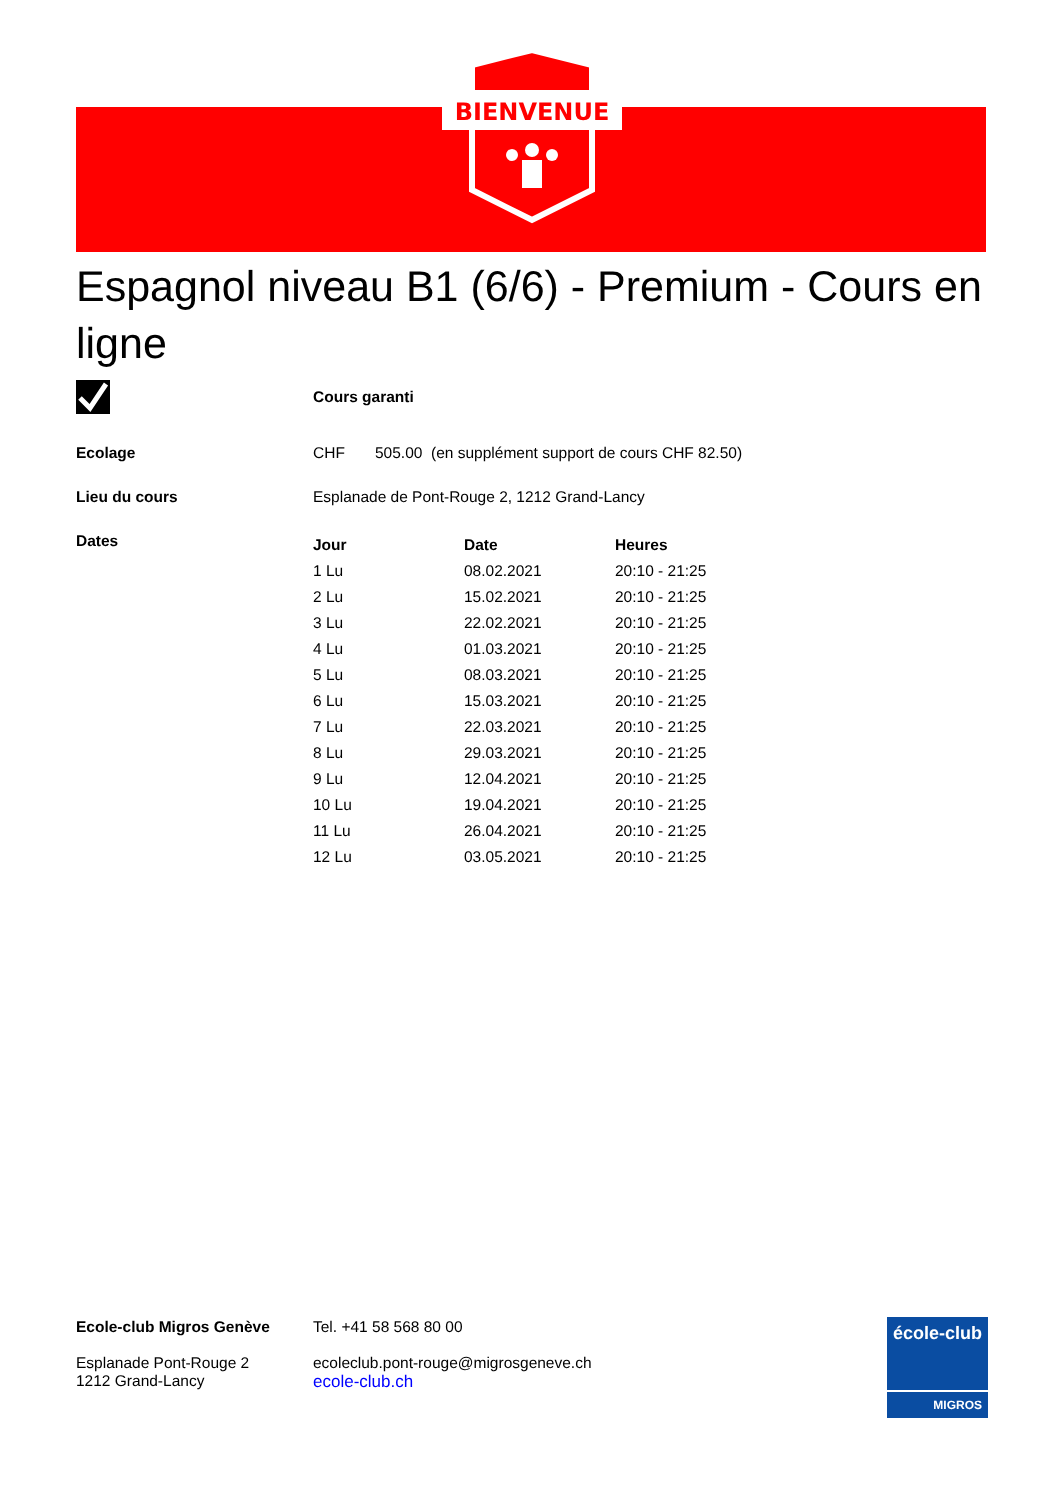BIENVENUE
Espagnol niveau B1 (6/6) - Premium - Cours en ligne
Cours garanti
Ecolage CHF 505.00 (en supplément support de cours CHF 82.50)
Lieu du cours Esplanade de Pont-Rouge 2, 1212 Grand-Lancy
Dates
| Jour | Date | Heures |
| --- | --- | --- |
| 1 Lu | 08.02.2021 | 20:10 - 21:25 |
| 2 Lu | 15.02.2021 | 20:10 - 21:25 |
| 3 Lu | 22.02.2021 | 20:10 - 21:25 |
| 4 Lu | 01.03.2021 | 20:10 - 21:25 |
| 5 Lu | 08.03.2021 | 20:10 - 21:25 |
| 6 Lu | 15.03.2021 | 20:10 - 21:25 |
| 7 Lu | 22.03.2021 | 20:10 - 21:25 |
| 8 Lu | 29.03.2021 | 20:10 - 21:25 |
| 9 Lu | 12.04.2021 | 20:10 - 21:25 |
| 10 Lu | 19.04.2021 | 20:10 - 21:25 |
| 11 Lu | 26.04.2021 | 20:10 - 21:25 |
| 12 Lu | 03.05.2021 | 20:10 - 21:25 |
Ecole-club Migros Genève
Esplanade Pont-Rouge 2
1212 Grand-Lancy
Tel. +41 58 568 80 00
ecoleclub.pont-rouge@migrosgeneve.ch
ecole-club.ch
école-club
MIGROS